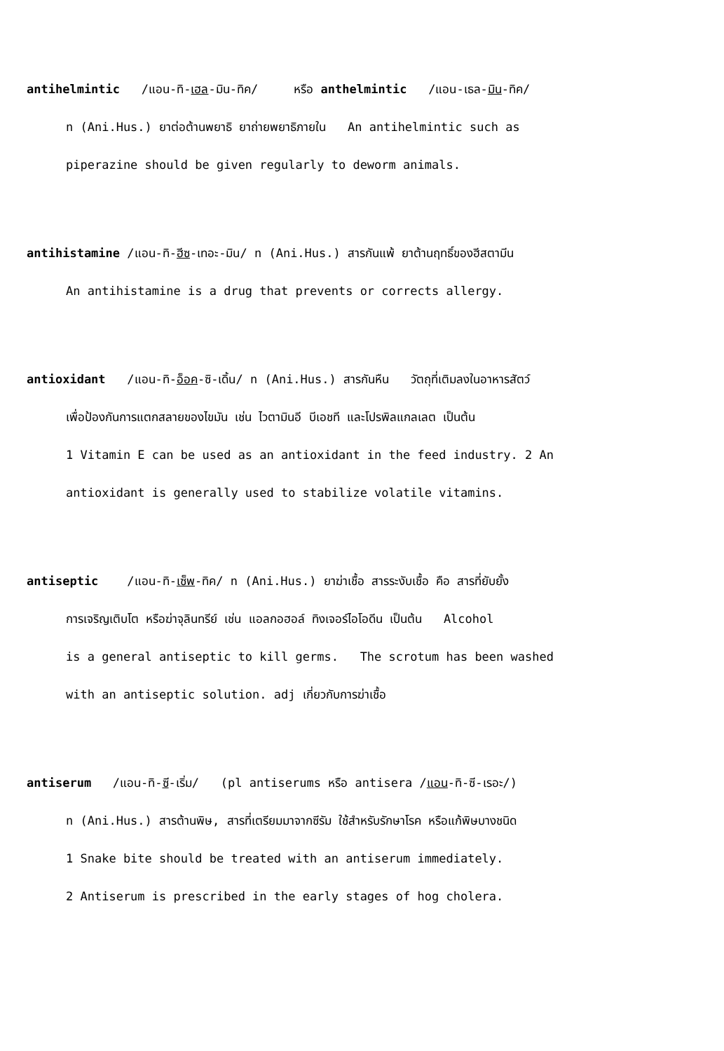antihelmintic /แอน-ทิ-เฮล-มิน-ทิค/ หรือ anthelmintic /แอน-เธล-มิน-ทิค/
n (Ani.Hus.) ยาต่อต้านพยาธิ ยาถ่ายพยาธิภายใน An antihelmintic such as
piperazine should be given regularly to deworm animals.
antihistamine /แอน-ทิ-ฮีซ-เทอะ-มิน/ n (Ani.Hus.) สารกันแพ้ ยาต้านฤทธิ์ของฮีสตามีน
An antihistamine is a drug that prevents or corrects allergy.
antioxidant /แอน-ทิ-อ็อค-ซิ-เดิ้น/ n (Ani.Hus.) สารกันหืน วัตถุที่เติมลงในอาหารสัตว์
เพื่อป้องกันการแตกสลายของไขมัน เช่น ไวตามินอี บีเอชที และโปรพิลแกลเลต เป็นต้น
1 Vitamin E can be used as an antioxidant in the feed industry. 2 An
antioxidant is generally used to stabilize volatile vitamins.
antiseptic /แอน-ทิ-เซ็พ-ทิค/ n (Ani.Hus.) ยาฆ่าเชื้อ สารระงับเชื้อ คือ สารที่ยับยั้ง
การเจริญเติบโต หรือฆ่าจุลินทรีย์ เช่น แอลกอฮอล์ ทิงเจอร์ไอโอดีน เป็นต้น Alcohol
is a general antiseptic to kill germs. The scrotum has been washed
with an antiseptic solution. adj เกี่ยวกับการฆ่าเชื้อ
antiserum /แอน-ทิ-ซี-เริ่ม/ (pl antiserums หรือ antisera /แอน-ทิ-ซี-เรอะ/)
n (Ani.Hus.) สารต้านพิษ, สารที่เตรียมมาจากซีรัม ใช้สำหรับรักษาโรค หรือแก้พิษบางชนิด
1 Snake bite should be treated with an antiserum immediately.
2 Antiserum is prescribed in the early stages of hog cholera.